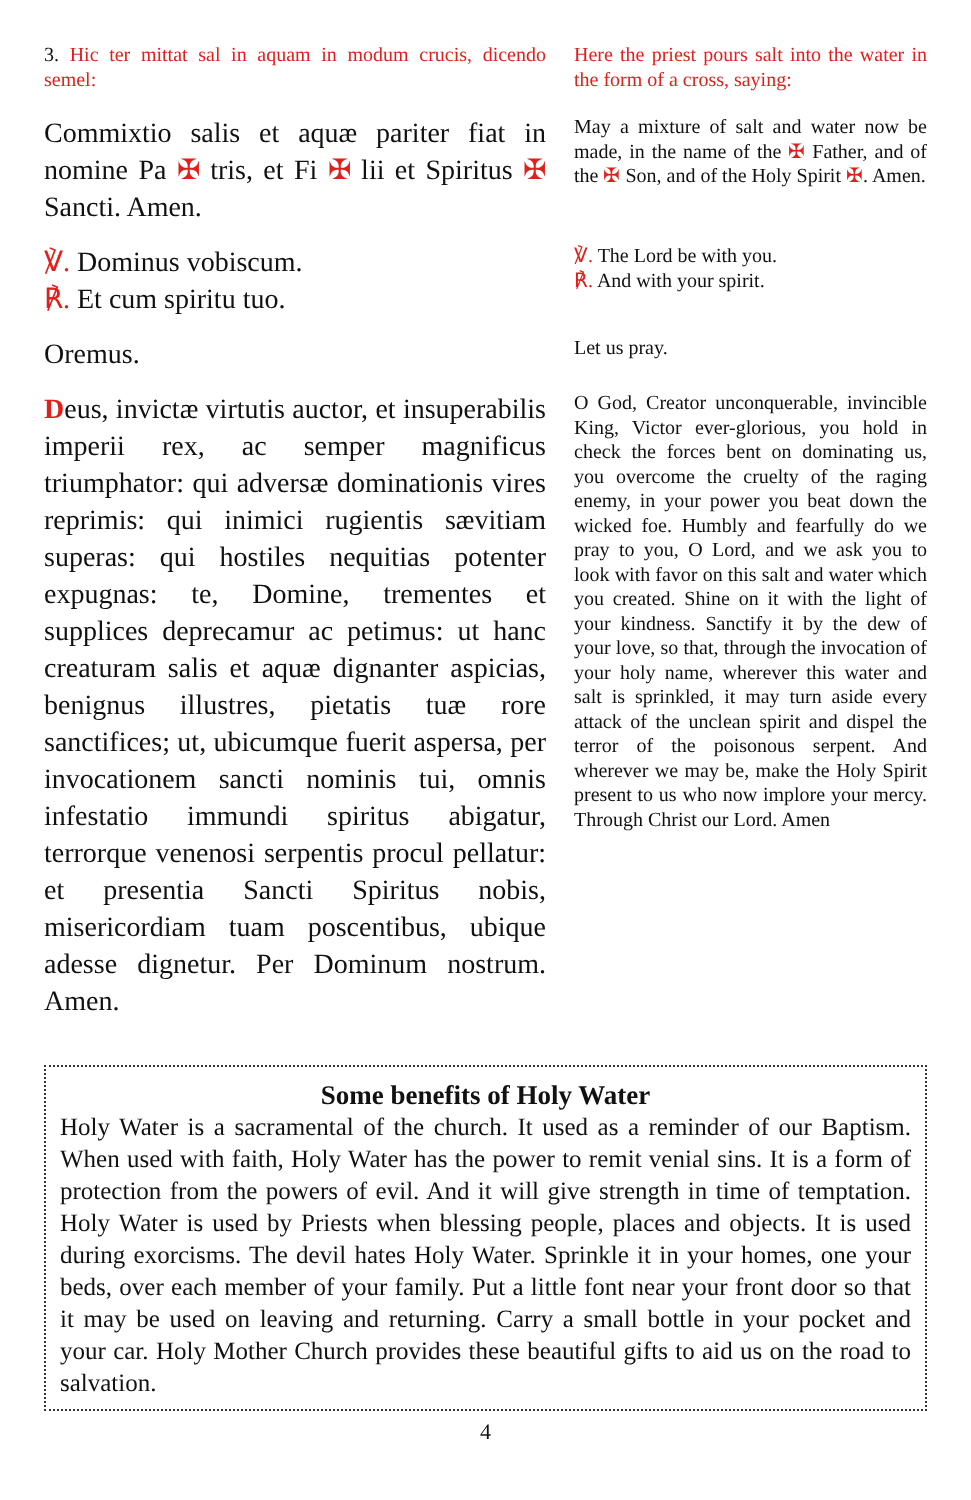3. Hic ter mittat sal in aquam in modum crucis, dicendo semel:
Here the priest pours salt into the water in the form of a cross, saying:
Commixtio salis et aquæ pariter fiat in nomine Pa ✠ tris, et Fi ✠ lii et Spiritus ✠ Sancti. Amen.
May a mixture of salt and water now be made, in the name of the ✠ Father, and of the ✠ Son, and of the Holy Spirit ✠. Amen.
℣. Dominus vobiscum.
℟. Et cum spiritu tuo.
℣. The Lord be with you.
℟. And with your spirit.
Oremus.
Let us pray.
Deus, invictæ virtutis auctor, et insuperabilis imperii rex, ac semper magnificus triumphator: qui adversæ dominationis vires reprimis: qui inimici rugientis sævitiam superas: qui hostiles nequitias potenter expugnas: te, Domine, trementes et supplices deprecamur ac petimus: ut hanc creaturam salis et aquæ dignanter aspicias, benignus illustres, pietatis tuæ rore sanctifices; ut, ubicumque fuerit aspersa, per invocationem sancti nominis tui, omnis infestatio immundi spiritus abigatur, terrorque venenosi serpentis procul pellatur: et presentia Sancti Spiritus nobis, misericordiam tuam poscentibus, ubique adesse dignetur. Per Dominum nostrum. Amen.
O God, Creator unconquerable, invincible King, Victor ever-glorious, you hold in check the forces bent on dominating us, you overcome the cruelty of the raging enemy, in your power you beat down the wicked foe. Humbly and fearfully do we pray to you, O Lord, and we ask you to look with favor on this salt and water which you created. Shine on it with the light of your kindness. Sanctify it by the dew of your love, so that, through the invocation of your holy name, wherever this water and salt is sprinkled, it may turn aside every attack of the unclean spirit and dispel the terror of the poisonous serpent. And wherever we may be, make the Holy Spirit present to us who now implore your mercy. Through Christ our Lord. Amen
Some benefits of Holy Water
Holy Water is a sacramental of the church. It used as a reminder of our Baptism. When used with faith, Holy Water has the power to remit venial sins. It is a form of protection from the powers of evil. And it will give strength in time of temptation. Holy Water is used by Priests when blessing people, places and objects. It is used during exorcisms. The devil hates Holy Water. Sprinkle it in your homes, one your beds, over each member of your family. Put a little font near your front door so that it may be used on leaving and returning. Carry a small bottle in your pocket and your car. Holy Mother Church provides these beautiful gifts to aid us on the road to salvation.
4